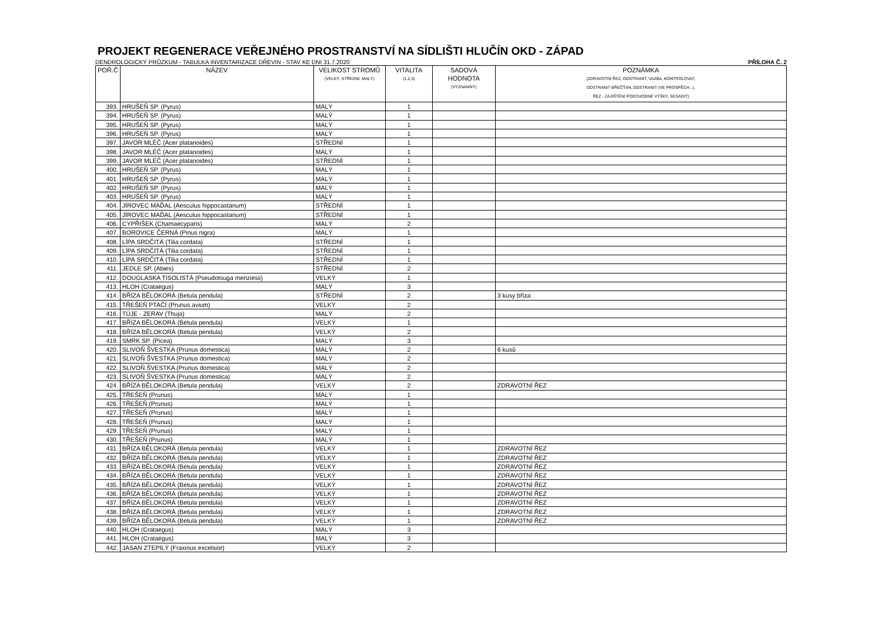PROJEKT REGENERACE VEŘEJNÉHO PROSTRANSTVÍ NA SÍDLIŠTI HLUČÍN OKD - ZÁPAD
DENDROLOGICKÝ PRŮZKUM - TABULKA INVENTARIZACE DŘEVIN - STAV KE DNI 31.7.2020 PŘÍLOHA Č. 2
| POŘ.Č | NÁZEV | VELIKOST STROMŮ (VELKÝ, STŘEDNÍ, MALÝ) | VITALITA (1,2,3) | SADOVÁ HODNOTA (VÝZNAMNÝ) | POZNÁMKA (ZDRAVOTNÍ ŘEZ, ODSTRANIT, VAZBA, KONTROLOVAT, ODSTRANIT BŘEČŤAN, ODSTRANIT (VE PROSPĚCH...), ŘEZ - ZAJIŠTĚNÍ PODCHODNÉ VÝŠKY, SESADIT) |
| --- | --- | --- | --- | --- | --- |
| 393. | HRUŠEŇ SP. (Pyrus) | MALÝ | 1 | | |
| 394. | HRUŠEŇ SP. (Pyrus) | MALÝ | 1 | | |
| 395. | HRUŠEŇ SP. (Pyrus) | MALÝ | 1 | | |
| 396. | HRUŠEŇ SP. (Pyrus) | MALÝ | 1 | | |
| 397. | JAVOR MLÉČ (Acer platanoides) | STŘEDNÍ | 1 | | |
| 398. | JAVOR MLÉČ (Acer platanoides) | MALÝ | 1 | | |
| 399. | JAVOR MLÉČ (Acer platanoides) | STŘEDNÍ | 1 | | |
| 400. | HRUŠEŇ SP. (Pyrus) | MALÝ | 1 | | |
| 401. | HRUŠEŇ SP. (Pyrus) | MALÝ | 1 | | |
| 402. | HRUŠEŇ SP. (Pyrus) | MALÝ | 1 | | |
| 403. | HRUŠEŇ SP. (Pyrus) | MALÝ | 1 | | |
| 404. | JÍROVEC MAĎAL (Aesculus hippocastanum) | STŘEDNÍ | 1 | | |
| 405. | JÍROVEC MAĎAL (Aesculus hippocastanum) | STŘEDNÍ | 1 | | |
| 406. | CYPŘIŠEK (Chamaecyparis) | MALÝ | 2 | | |
| 407. | BOROVICE ČERNÁ (Pinus nigra) | MALÝ | 1 | | |
| 408. | LÍPA SRDČITÁ (Tilia cordata) | STŘEDNÍ | 1 | | |
| 409. | LÍPA SRDČITÁ (Tilia cordata) | STŘEDNÍ | 1 | | |
| 410. | LÍPA SRDČITÁ (Tilia cordata) | STŘEDNÍ | 1 | | |
| 411. | JEDLE SP. (Abies) | STŘEDNÍ | 2 | | |
| 412. | DOUGLASKA TISOLISTÁ (Pseudotsuga menziesii) | VELKÝ | 1 | | |
| 413. | HLOH (Crataegus) | MALÝ | 3 | | |
| 414. | BŘÍZA BĚLOKORÁ (Betula pendula) | STŘEDNÍ | 2 | | 3 kusy bříza |
| 415. | TŘEŠEŇ PTAČÍ (Prunus avium) | VELKÝ | 2 | | |
| 416. | TÚJE - ZERAV (Thuja) | MALÝ | 2 | | |
| 417. | BŘÍZA BĚLOKORÁ (Betula pendula) | VELKÝ | 1 | | |
| 418. | BŘÍZA BĚLOKORÁ (Betula pendula) | VELKÝ | 2 | | |
| 419. | SMRK SP. (Picea) | MALÝ | 3 | | |
| 420. | SLIVOŇ ŠVESTKA (Prunus domestica) | MALÝ | 2 | | 6 kusů |
| 421. | SLIVOŇ ŠVESTKA (Prunus domestica) | MALÝ | 2 | | |
| 422. | SLIVOŇ ŠVESTKA (Prunus domestica) | MALÝ | 2 | | |
| 423. | SLIVOŇ ŠVESTKA (Prunus domestica) | MALÝ | 2 | | |
| 424. | BŘÍZA BĚLOKORÁ (Betula pendula) | VELKÝ | 2 | | ZDRAVOTNÍ ŘEZ |
| 425. | TŘEŠEŇ (Prunus) | MALÝ | 1 | | |
| 426. | TŘEŠEŇ (Prunus) | MALÝ | 1 | | |
| 427. | TŘEŠEŇ (Prunus) | MALÝ | 1 | | |
| 428. | TŘEŠEŇ (Prunus) | MALÝ | 1 | | |
| 429. | TŘEŠEŇ (Prunus) | MALÝ | 1 | | |
| 430. | TŘEŠEŇ (Prunus) | MALÝ | 1 | | |
| 431. | BŘÍZA BĚLOKORÁ (Betula pendula) | VELKÝ | 1 | | ZDRAVOTNÍ ŘEZ |
| 432. | BŘÍZA BĚLOKORÁ (Betula pendula) | VELKÝ | 1 | | ZDRAVOTNÍ ŘEZ |
| 433. | BŘÍZA BĚLOKORÁ (Betula pendula) | VELKÝ | 1 | | ZDRAVOTNÍ ŘEZ |
| 434. | BŘÍZA BĚLOKORÁ (Betula pendula) | VELKÝ | 1 | | ZDRAVOTNÍ ŘEZ |
| 435. | BŘÍZA BĚLOKORÁ (Betula pendula) | VELKÝ | 1 | | ZDRAVOTNÍ ŘEZ |
| 436. | BŘÍZA BĚLOKORÁ (Betula pendula) | VELKÝ | 1 | | ZDRAVOTNÍ ŘEZ |
| 437. | BŘÍZA BĚLOKORÁ (Betula pendula) | VELKÝ | 1 | | ZDRAVOTNÍ ŘEZ |
| 438. | BŘÍZA BĚLOKORÁ (Betula pendula) | VELKÝ | 1 | | ZDRAVOTNÍ ŘEZ |
| 439. | BŘÍZA BĚLOKORÁ (Betula pendula) | VELKÝ | 1 | | ZDRAVOTNÍ ŘEZ |
| 440. | HLOH (Crataegus) | MALÝ | 3 | | |
| 441. | HLOH (Crataegus) | MALÝ | 3 | | |
| 442. | JASAN ZTEPILÝ (Fraxinus excelsior) | VELKÝ | 2 | | |